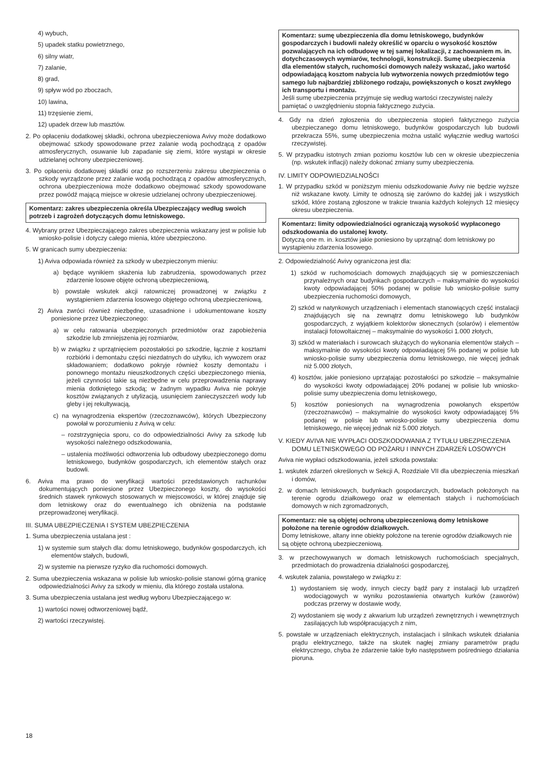4) wybuch,
5) upadek statku powietrznego,
6) silny wiatr,
7) zalanie,
8) grad,
9) spływ wód po zboczach,
10) lawina,
11) trzęsienie ziemi,
12) upadek drzew lub masztów.
2. Po opłaceniu dodatkowej składki, ochrona ubezpieczeniowa Avivy może dodatkowo obejmować szkody spowodowane przez zalanie wodą pochodzącą z opadów atmosferycznych, osuwanie lub zapadanie się ziemi, które wystąpi w okresie udzielanej ochrony ubezpieczeniowej.
3. Po opłaceniu dodatkowej składki oraz po rozszerzeniu zakresu ubezpieczenia o szkody wyrządzone przez zalanie wodą pochodzącą z opadów atmosferycznych, ochrona ubezpieczeniowa może dodatkowo obejmować szkody spowodowane przez powódź mającą miejsce w okresie udzielanej ochrony ubezpieczeniowej.
Komentarz: zakres ubezpieczenia określa Ubezpieczający według swoich potrzeb i zagrożeń dotyczących domu letniskowego.
4. Wybrany przez Ubezpieczającego zakres ubezpieczenia wskazany jest w polisie lub wniosko-polisie i dotyczy całego mienia, które ubezpieczono.
5. W granicach sumy ubezpieczenia:
1) Aviva odpowiada również za szkody w ubezpieczonym mieniu:
a) będące wynikiem skażenia lub zabrudzenia, spowodowanych przez zdarzenie losowe objęte ochroną ubezpieczeniową,
b) powstałe wskutek akcji ratowniczej prowadzonej w związku z wystąpieniem zdarzenia losowego objętego ochroną ubezpieczeniową,
2) Aviva zwróci również niezbędne, uzasadnione i udokumentowane koszty poniesione przez Ubezpieczonego:
a) w celu ratowania ubezpieczonych przedmiotów oraz zapobieżenia szkodzie lub zmniejszenia jej rozmiarów,
b) w związku z uprzątnięciem pozostałości po szkodzie, łącznie z kosztami rozbiórki i demontażu części niezdatnych do użytku, ich wywozem oraz składowaniem; dodatkowo pokryje również koszty demontażu i ponownego montażu nieuszkodzonych części ubezpieczonego mienia, jeżeli czynności takie są niezbędne w celu przeprowadzenia naprawy mienia dotkniętego szkodą; w żadnym wypadku Aviva nie pokryje kosztów związanych z utylizacją, usunięciem zanieczyszczeń wody lub gleby i jej rekultywacją,
c) na wynagrodzenia ekspertów (rzeczoznawców), których Ubezpieczony powołał w porozumieniu z Avivą w celu:
– rozstrzygnięcia sporu, co do odpowiedzialności Avivy za szkodę lub wysokości należnego odszkodowania,
– ustalenia możliwości odtworzenia lub odbudowy ubezpieczonego domu letniskowego, budynków gospodarczych, ich elementów stałych oraz budowli.
6. Aviva ma prawo do weryfikacji wartości przedstawionych rachunków dokumentujących poniesione przez Ubezpieczonego koszty, do wysokości średnich stawek rynkowych stosowanych w miejscowości, w której znajduje się dom letniskowy oraz do ewentualnego ich obniżenia na podstawie przeprowadzonej weryfikacji.
III. SUMA UBEZPIECZENIA I SYSTEM UBEZPIECZENIA
1. Suma ubezpieczenia ustalana jest :
1) w systemie sum stałych dla: domu letniskowego, budynków gospodarczych, ich elementów stałych, budowli,
2) w systemie na pierwsze ryzyko dla ruchomości domowych.
2. Suma ubezpieczenia wskazana w polisie lub wniosko-polisie stanowi górną granicę odpowiedzialności Avivy za szkody w mieniu, dla którego została ustalona.
3. Suma ubezpieczenia ustalana jest według wyboru Ubezpieczającego w:
1) wartości nowej odtworzeniowej bądź,
2) wartości rzeczywistej.
Komentarz: sumę ubezpieczenia dla domu letniskowego, budynków gospodarczych i budowli należy określić w oparciu o wysokość kosztów pozwalających na ich odbudowę w tej samej lokalizacji, z zachowaniem m. in. dotychczasowych wymiarów, technologii, konstrukcji. Sumę ubezpieczenia dla elementów stałych, ruchomości domowych należy wskazać, jako wartość odpowiadającą kosztom nabycia lub wytworzenia nowych przedmiotów tego samego lub najbardziej zbliżonego rodzaju, powiększonych o koszt zwykłego ich transportu i montażu.
Jeśli sumę ubezpieczenia przyjmuje się według wartości rzeczywistej należy pamiętać o uwzględnieniu stopnia faktycznego zużycia.
4. Gdy na dzień zgłoszenia do ubezpieczenia stopień faktycznego zużycia ubezpieczanego domu letniskowego, budynków gospodarczych lub budowli przekracza 55%, sumę ubezpieczenia można ustalić wyłącznie według wartości rzeczywistej.
5. W przypadku istotnych zmian poziomu kosztów lub cen w okresie ubezpieczenia (np. wskutek inflacji) należy dokonać zmiany sumy ubezpieczenia.
IV. LIMITY ODPOWIEDZIALNOŚCI
1. W przypadku szkód w poniższym mieniu odszkodowanie Avivy nie będzie wyższe niż wskazane kwoty. Limity te odnoszą się zarówno do każdej jak i wszystkich szkód, które zostaną zgłoszone w trakcie trwania każdych kolejnych 12 miesięcy okresu ubezpieczenia.
Komentarz: limity odpowiedzialności ograniczają wysokość wypłaconego odszkodowania do ustalonej kwoty.
Dotyczą one m. in. kosztów jakie poniesiono by uprzątnąć dom letniskowy po wystąpieniu zdarzenia losowego.
2. Odpowiedzialność Avivy ograniczona jest dla:
1) szkód w ruchomościach domowych znajdujących się w pomieszczeniach przynależnych oraz budynkach gospodarczych – maksymalnie do wysokości kwoty odpowiadającej 50% podanej w polisie lub wniosko-polisie sumy ubezpieczenia ruchomości domowych,
2) szkód w natynkowych urządzeniach i elementach stanowiących część instalacji znajdujących się na zewnątrz domu letniskowego lub budynków gospodarczych, z wyjątkiem kolektorów słonecznych (solarów) i elementów instalacji fotowoltaicznej – maksymalnie do wysokości 1.000 złotych,
3) szkód w materiałach i surowcach służących do wykonania elementów stałych – maksymalnie do wysokości kwoty odpowiadającej 5% podanej w polisie lub wniosko-polisie sumy ubezpieczenia domu letniskowego, nie więcej jednak niż 5.000 złotych,
4) kosztów, jakie poniesiono uprzątając pozostałości po szkodzie – maksymalnie do wysokości kwoty odpowiadającej 20% podanej w polisie lub wniosko-polisie sumy ubezpieczenia domu letniskowego,
5) kosztów poniesionych na wynagrodzenia powołanych ekspertów (rzeczoznawców) – maksymalnie do wysokości kwoty odpowiadającej 5% podanej w polisie lub wniosko-polisie sumy ubezpieczenia domu letniskowego, nie więcej jednak niż 5.000 złotych.
V. KIEDY AVIVA NIE WYPŁACI ODSZKODOWANIA Z TYTUŁU UBEZPIECZENIA DOMU LETNISKOWEGO OD POŻARU I INNYCH ZDARZEŃ LOSOWYCH
Aviva nie wypłaci odszkodowania, jeżeli szkoda powstała:
1. wskutek zdarzeń określonych w Sekcji A, Rozdziale VII dla ubezpieczenia mieszkań i domów,
2. w domach letniskowych, budynkach gospodarczych, budowlach położonych na terenie ogrodu działkowego oraz w elementach stałych i ruchomościach domowych w nich zgromadzonych,
Komentarz: nie są objętej ochroną ubezpieczeniową domy letniskowe położone na terenie ogrodów działkowych.
Domy letniskowe, altany inne obiekty położone na terenie ogrodów działkowych nie są objęte ochroną ubezpieczeniową.
3. w przechowywanych w domach letniskowych ruchomościach specjalnych, przedmiotach do prowadzenia działalności gospodarczej,
4. wskutek zalania, powstałego w związku z:
1) wydostaniem się wody, innych cieczy bądź pary z instalacji lub urządzeń wodociągowych w wyniku pozostawienia otwartych kurków (zaworów) podczas przerwy w dostawie wody,
2) wydostaniem się wody z akwarium lub urządzeń zewnętrznych i wewnętrznych zasilających lub współpracujących z nim,
5. powstałe w urządzeniach elektrycznych, instalacjach i silnikach wskutek działania prądu elektrycznego, także na skutek nagłej zmiany parametrów prądu elektrycznego, chyba że zdarzenie takie było następstwem pośredniego działania pioruna.
18